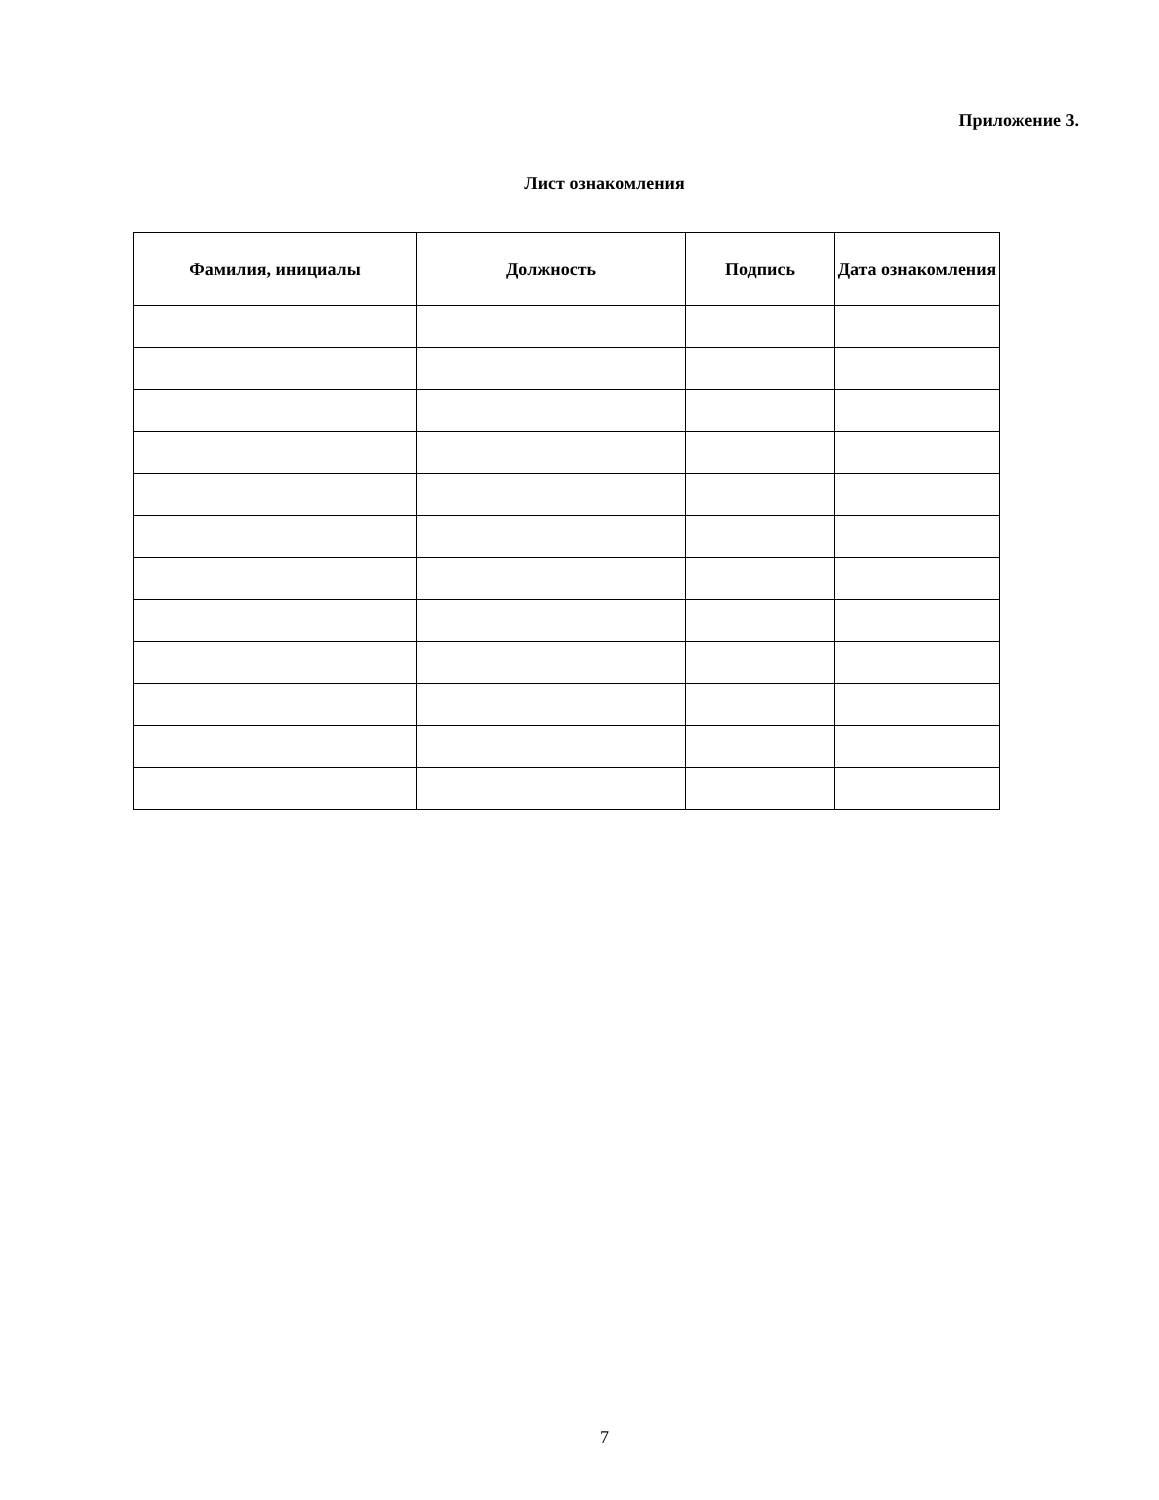Приложение 3.
Лист ознакомления
| Фамилия, инициалы | Должность | Подпись | Дата ознакомления |
| --- | --- | --- | --- |
7